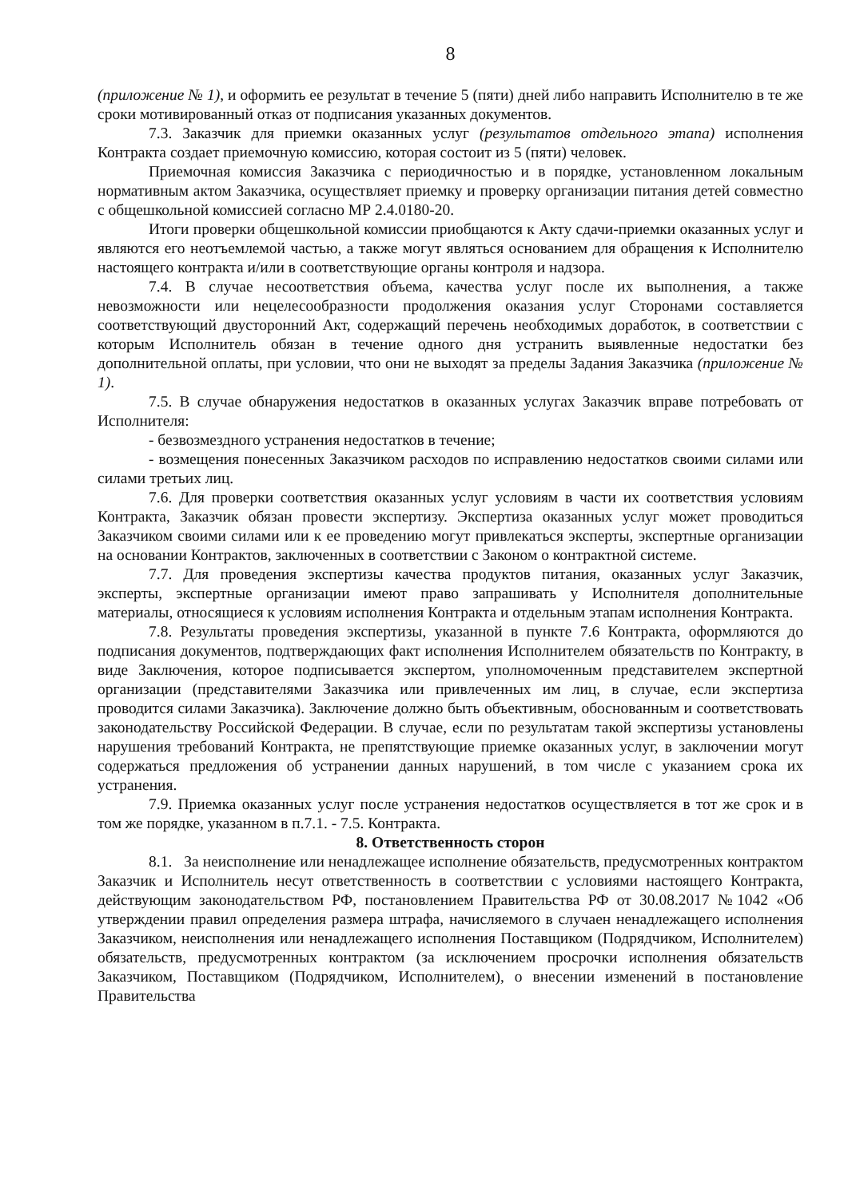8
(приложение № 1), и оформить ее результат в течение 5 (пяти) дней либо направить Исполнителю в те же сроки мотивированный отказ от подписания указанных документов.
7.3. Заказчик для приемки оказанных услуг (результатов отдельного этапа) исполнения Контракта создает приемочную комиссию, которая состоит из 5 (пяти) человек.
Приемочная комиссия Заказчика с периодичностью и в порядке, установленном локальным нормативным актом Заказчика, осуществляет приемку и проверку организации питания детей совместно с общешкольной комиссией согласно МР 2.4.0180-20.
Итоги проверки общешкольной комиссии приобщаются к Акту сдачи-приемки оказанных услуг и являются его неотъемлемой частью, а также могут являться основанием для обращения к Исполнителю настоящего контракта и/или в соответствующие органы контроля и надзора.
7.4. В случае несоответствия объема, качества услуг после их выполнения, а также невозможности или нецелесообразности продолжения оказания услуг Сторонами составляется соответствующий двусторонний Акт, содержащий перечень необходимых доработок, в соответствии с которым Исполнитель обязан в течение одного дня устранить выявленные недостатки без дополнительной оплаты, при условии, что они не выходят за пределы Задания Заказчика (приложение № 1).
7.5. В случае обнаружения недостатков в оказанных услугах Заказчик вправе потребовать от Исполнителя:
- безвозмездного устранения недостатков в течение;
- возмещения понесенных Заказчиком расходов по исправлению недостатков своими силами или силами третьих лиц.
7.6. Для проверки соответствия оказанных услуг условиям в части их соответствия условиям Контракта, Заказчик обязан провести экспертизу. Экспертиза оказанных услуг может проводиться Заказчиком своими силами или к ее проведению могут привлекаться эксперты, экспертные организации на основании Контрактов, заключенных в соответствии с Законом о контрактной системе.
7.7. Для проведения экспертизы качества продуктов питания, оказанных услуг Заказчик, эксперты, экспертные организации имеют право запрашивать у Исполнителя дополнительные материалы, относящиеся к условиям исполнения Контракта и отдельным этапам исполнения Контракта.
7.8. Результаты проведения экспертизы, указанной в пункте 7.6 Контракта, оформляются до подписания документов, подтверждающих факт исполнения Исполнителем обязательств по Контракту, в виде Заключения, которое подписывается экспертом, уполномоченным представителем экспертной организации (представителями Заказчика или привлеченных им лиц, в случае, если экспертиза проводится силами Заказчика). Заключение должно быть объективным, обоснованным и соответствовать законодательству Российской Федерации. В случае, если по результатам такой экспертизы установлены нарушения требований Контракта, не препятствующие приемке оказанных услуг, в заключении могут содержаться предложения об устранении данных нарушений, в том числе с указанием срока их устранения.
7.9. Приемка оказанных услуг после устранения недостатков осуществляется в тот же срок и в том же порядке, указанном в п.7.1. - 7.5. Контракта.
8. Ответственность сторон
8.1. За неисполнение или ненадлежащее исполнение обязательств, предусмотренных контрактом Заказчик и Исполнитель несут ответственность в соответствии с условиями настоящего Контракта, действующим законодательством РФ, постановлением Правительства РФ от 30.08.2017 №1042 «Об утверждении правил определения размера штрафа, начисляемого в случаен ненадлежащего исполнения Заказчиком, неисполнения или ненадлежащего исполнения Поставщиком (Подрядчиком, Исполнителем) обязательств, предусмотренных контрактом (за исключением просрочки исполнения обязательств Заказчиком, Поставщиком (Подрядчиком, Исполнителем), о внесении изменений в постановление Правительства